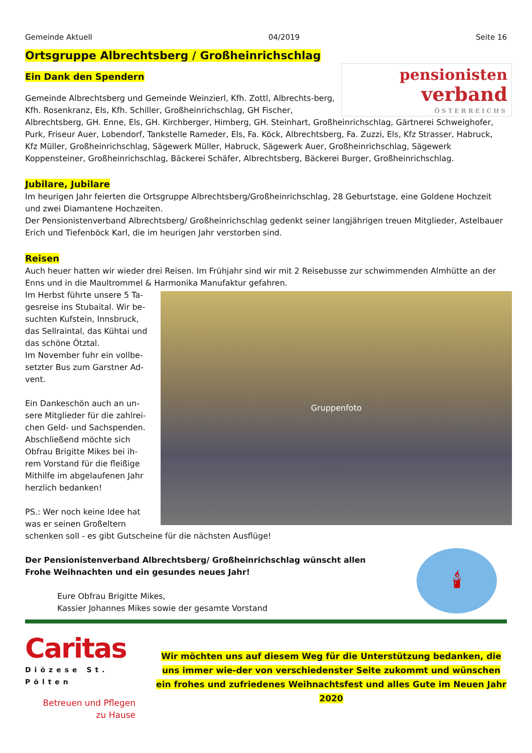Gemeinde Aktuell 04/2019 Seite 16
Ortsgruppe Albrechtsberg / Großheinrichschlag
Ein Dank den Spendern
pensionisten
verband
ÖSTERREICHS
Gemeinde Albrechtsberg und Gemeinde Weinzierl, Kfh. Zottl, Albrechts-berg, Kfh. Rosenkranz, Els, Kfh. Schiller, Großheinrichschlag, GH Fischer, Albrechtsberg, GH. Enne, Els, GH. Kirchberger, Himberg, GH. Steinhart, Großheinrichschlag, Gärtnerei Schweighofer, Purk, Friseur Auer, Lobendorf, Tankstelle Rameder, Els, Fa. Köck, Albrechtsberg, Fa. Zuzzi, Els, Kfz Strasser, Habruck, Kfz Müller, Großheinrichschlag, Sägewerk Müller, Habruck, Sägewerk Auer, Großheinrichschlag, Sägewerk Koppensteiner, Großheinrichschlag, Bäckerei Schäfer, Albrechtsberg, Bäckerei Burger, Großheinrichschlag.
Jubilare, Jubilare
Im heurigen Jahr feierten die Ortsgruppe Albrechtsberg/Großheinrichschlag, 28 Geburtstage, eine Goldene Hochzeit und zwei Diamantene Hochzeiten.
Der Pensionistenverband Albrechtsberg/ Großheinrichschlag gedenkt seiner langjährigen treuen Mitglieder, Astelbauer Erich und Tiefenböck Karl, die im heurigen Jahr verstorben sind.
Reisen
Auch heuer hatten wir wieder drei Reisen. Im Frühjahr sind wir mit 2 Reisebusse zur schwimmenden Almhütte an der Enns und in die Maultrommel & Harmonika Manufaktur gefahren.
Gruppenfoto
Im Herbst führte unsere 5 Ta-gesreise ins Stubaital. Wir be-suchten Kufstein, Innsbruck, das Sellraintal, das Kühtai und das schöne Ötztal.
Im November fuhr ein vollbe-setzter Bus zum Garstner Ad-vent.
Ein Dankeschön auch an un-sere Mitglieder für die zahlrei-chen Geld- und Sachspenden. Abschließend möchte sich Obfrau Brigitte Mikes bei ih-rem Vorstand für die fleißige Mithilfe im abgelaufenen Jahr herzlich bedanken!
PS.: Wer noch keine Idee hat was er seinen Großeltern schenken soll - es gibt Gutscheine für die nächsten Ausflüge!
🕯
Der Pensionistenverband Albrechtsberg/ Großheinrichschlag wünscht allen
Frohe Weihnachten und ein gesundes neues Jahr!
Eure Obfrau Brigitte Mikes,
Kassier Johannes Mikes sowie der gesamte Vorstand
Caritas
Diözese St. Pölten
Betreuen und Pflegen
zu Hause
Wir möchten uns auf diesem Weg für die Unterstützung bedanken, die uns immer wie-der von verschiedenster Seite zukommt und wünschen ein frohes und zufriedenes Weihnachtsfest und alles Gute im Neuen Jahr 2020